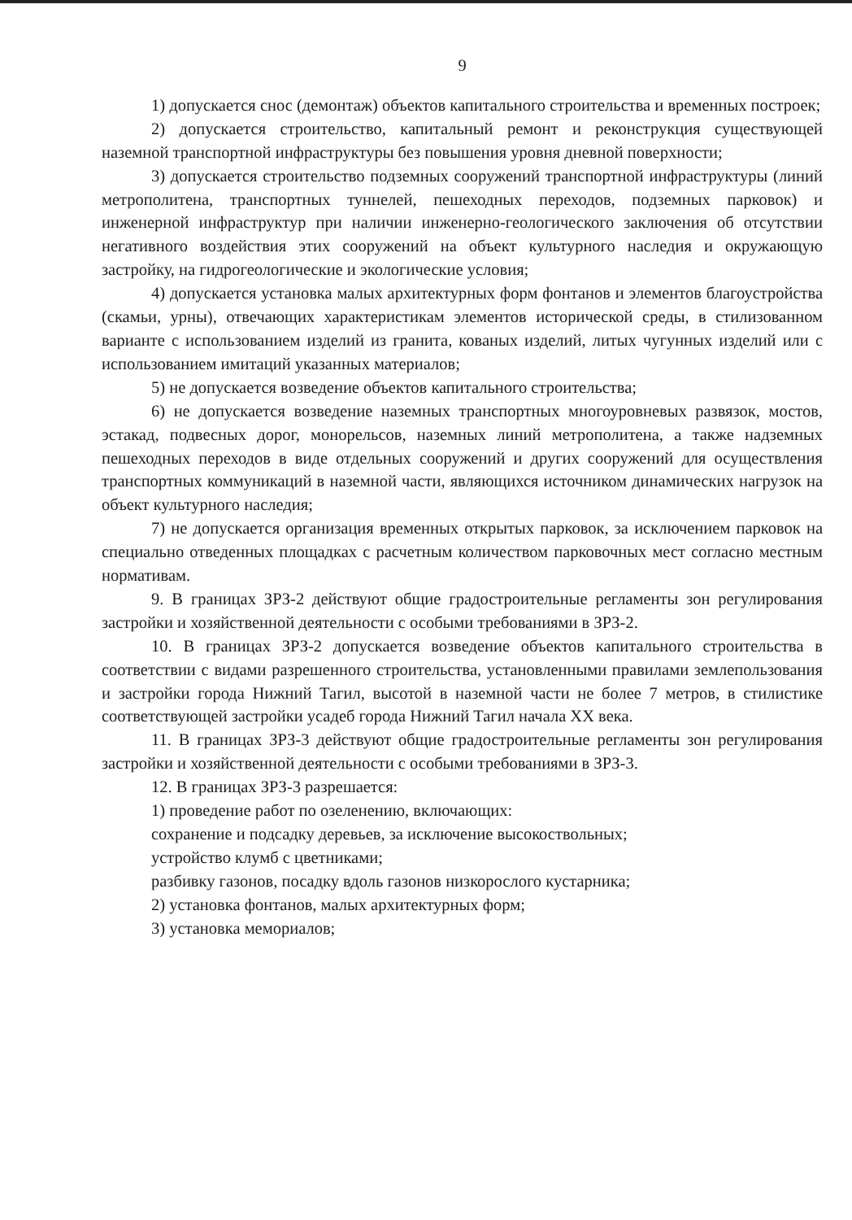9
1) допускается снос (демонтаж) объектов капитального строительства и временных построек;
2) допускается строительство, капитальный ремонт и реконструкция существующей наземной транспортной инфраструктуры без повышения уровня дневной поверхности;
3) допускается строительство подземных сооружений транспортной инфраструктуры (линий метрополитена, транспортных туннелей, пешеходных переходов, подземных парковок) и инженерной инфраструктур при наличии инженерно-геологического заключения об отсутствии негативного воздействия этих сооружений на объект культурного наследия и окружающую застройку, на гидрогеологические и экологические условия;
4) допускается установка малых архитектурных форм фонтанов и элементов благоустройства (скамьи, урны), отвечающих характеристикам элементов исторической среды, в стилизованном варианте с использованием изделий из гранита, кованых изделий, литых чугунных изделий или с использованием имитаций указанных материалов;
5) не допускается возведение объектов капитального строительства;
6) не допускается возведение наземных транспортных многоуровневых развязок, мостов, эстакад, подвесных дорог, монорельсов, наземных линий метрополитена, а также надземных пешеходных переходов в виде отдельных сооружений и других сооружений для осуществления транспортных коммуникаций в наземной части, являющихся источником динамических нагрузок на объект культурного наследия;
7) не допускается организация временных открытых парковок, за исключением парковок на специально отведенных площадках с расчетным количеством парковочных мест согласно местным нормативам.
9. В границах ЗРЗ-2 действуют общие градостроительные регламенты зон регулирования застройки и хозяйственной деятельности с особыми требованиями в ЗРЗ-2.
10. В границах ЗРЗ-2 допускается возведение объектов капитального строительства в соответствии с видами разрешенного строительства, установленными правилами землепользования и застройки города Нижний Тагил, высотой в наземной части не более 7 метров, в стилистике соответствующей застройки усадеб города Нижний Тагил начала XX века.
11. В границах ЗРЗ-3 действуют общие градостроительные регламенты зон регулирования застройки и хозяйственной деятельности с особыми требованиями в ЗРЗ-3.
12. В границах ЗРЗ-3 разрешается:
1) проведение работ по озеленению, включающих:
сохранение и подсадку деревьев, за исключение высокоствольных;
устройство клумб с цветниками;
разбивку газонов, посадку вдоль газонов низкорослого кустарника;
2) установка фонтанов, малых архитектурных форм;
3) установка мемориалов;